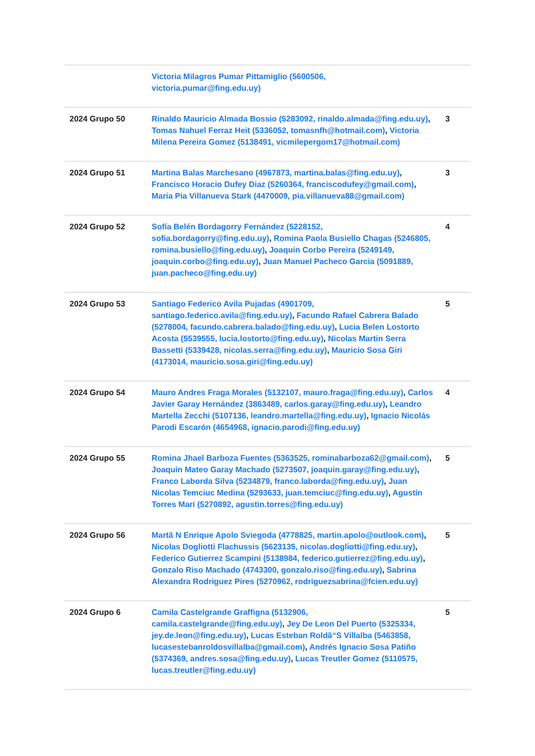| | Victoria Milagros Pumar Pittamiglio (5600506, victoria.pumar@fing.edu.uy) | |
| 2024 Grupo 50 | Rinaldo Mauricio Almada Bossio (5283092, rinaldo.almada@fing.edu.uy) , Tomas Nahuel Ferraz Heit (5336052, tomasnfh@hotmail.com) , Victoria Milena Pereira Gomez (5138491, vicmilepergom17@hotmail.com) | 3 |
| 2024 Grupo 51 | Martina Balas Marchesano (4967873, martina.balas@fing.edu.uy) , Francisco Horacio Dufey Diaz (5260364, franciscodufey@gmail.com) , Maria Pia Villanueva Stark (4470009, pia.villanueva88@gmail.com) | 3 |
| 2024 Grupo 52 | Sofía Belén Bordagorry Fernández (5228152, sofia.bordagorry@fing.edu.uy) , Romina Paola Busiello Chagas (5246805, romina.busiello@fing.edu.uy) , Joaquin Corbo Pereira (5249149, joaquin.corbo@fing.edu.uy) , Juan Manuel Pacheco Garcia (5091889, juan.pacheco@fing.edu.uy) | 4 |
| 2024 Grupo 53 | Santiago Federico Avila Pujadas (4901709, santiago.federico.avila@fing.edu.uy) , Facundo Rafael Cabrera Balado (5278004, facundo.cabrera.balado@fing.edu.uy) , Lucia Belen Lostorto Acosta (5539555, lucia.lostorto@fing.edu.uy) , Nicolas Martin Serra Bassetti (5339428, nicolas.serra@fing.edu.uy) , Mauricio Sosa Giri (4173014, mauricio.sosa.giri@fing.edu.uy) | 5 |
| 2024 Grupo 54 | Mauro Andres Fraga Morales (5132107, mauro.fraga@fing.edu.uy) , Carlos Javier Garay Hernández (3863489, carlos.garay@fing.edu.uy) , Leandro Martella Zecchi (5107136, leandro.martella@fing.edu.uy) , Ignacio Nicolás Parodi Escarón (4654968, ignacio.parodi@fing.edu.uy) | 4 |
| 2024 Grupo 55 | Romina Jhael Barboza Fuentes (5363525, rominabarboza62@gmail.com) , Joaquin Mateo Garay Machado (5273507, joaquin.garay@fing.edu.uy) , Franco Laborda Silva (5234879, franco.laborda@fing.edu.uy) , Juan Nicolas Temciuc Medina (5293633, juan.temciuc@fing.edu.uy) , Agustín Torres Mari (5270892, agustin.torres@fing.edu.uy) | 5 |
| 2024 Grupo 56 | Martã N Enrique Apolo Sviegoda (4778825, martin.apolo@outlook.com) , Nicolas Dogliotti Flachussis (5623135, nicolas.dogliotti@fing.edu.uy) , Federico Gutierrez Scampini (5138984, federico.gutierrez@fing.edu.uy) , Gonzalo Riso Machado (4743300, gonzalo.riso@fing.edu.uy) , Sabrina Alexandra Rodriguez Pires (5270962, rodriguezsabrina@fcien.edu.uy) | 5 |
| 2024 Grupo 6 | Camila Castelgrande Graffigna (5132906, camila.castelgrande@fing.edu.uy) , Jey De Leon Del Puerto (5325334, jey.de.leon@fing.edu.uy) , Lucas Esteban Roldã“S Villalba (5463858, lucasestebanroldosvillalba@gmail.com) , Andrés Ignacio Sosa Patiño (5374369, andres.sosa@fing.edu.uy) , Lucas Treutler Gomez (5110575, lucas.treutler@fing.edu.uy) | 5 |